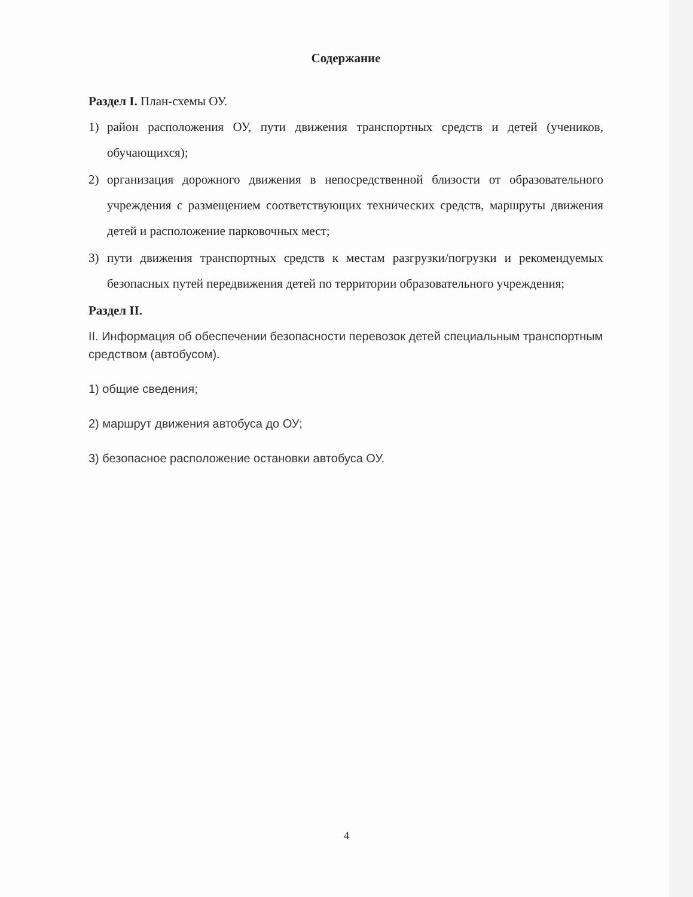Содержание
Раздел I. План-схемы ОУ.
1) район расположения ОУ, пути движения транспортных средств и детей (учеников, обучающихся);
2) организация дорожного движения в непосредственной близости от образовательного учреждения с размещением соответствующих технических средств, маршруты движения детей и расположение парковочных мест;
3) пути движения транспортных средств к местам разгрузки/погрузки и рекомендуемых безопасных путей передвижения детей по территории образовательного учреждения;
Раздел II.
II. Информация об обеспечении безопасности перевозок детей специальным транспортным средством (автобусом).
1) общие сведения;
2) маршрут движения автобуса до ОУ;
3) безопасное расположение остановки автобуса ОУ.
4